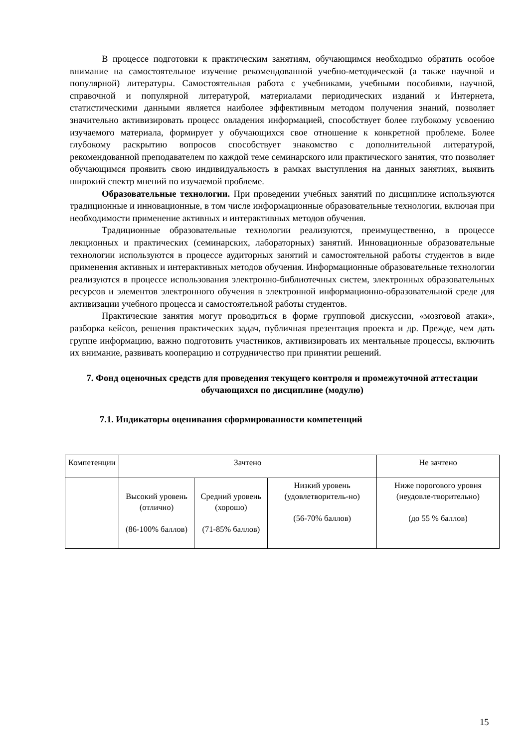В процессе подготовки к практическим занятиям, обучающимся необходимо обратить особое внимание на самостоятельное изучение рекомендованной учебно-методической (а также научной и популярной) литературы. Самостоятельная работа с учебниками, учебными пособиями, научной, справочной и популярной литературой, материалами периодических изданий и Интернета, статистическими данными является наиболее эффективным методом получения знаний, позволяет значительно активизировать процесс овладения информацией, способствует более глубокому усвоению изучаемого материала, формирует у обучающихся свое отношение к конкретной проблеме. Более глубокому раскрытию вопросов способствует знакомство с дополнительной литературой, рекомендованной преподавателем по каждой теме семинарского или практического занятия, что позволяет обучающимся проявить свою индивидуальность в рамках выступления на данных занятиях, выявить широкий спектр мнений по изучаемой проблеме.
Образовательные технологии. При проведении учебных занятий по дисциплине используются традиционные и инновационные, в том числе информационные образовательные технологии, включая при необходимости применение активных и интерактивных методов обучения.
Традиционные образовательные технологии реализуются, преимущественно, в процессе лекционных и практических (семинарских, лабораторных) занятий. Инновационные образовательные технологии используются в процессе аудиторных занятий и самостоятельной работы студентов в виде применения активных и интерактивных методов обучения. Информационные образовательные технологии реализуются в процессе использования электронно-библиотечных систем, электронных образовательных ресурсов и элементов электронного обучения в электронной информационно-образовательной среде для активизации учебного процесса и самостоятельной работы студентов.
Практические занятия могут проводиться в форме групповой дискуссии, «мозговой атаки», разборка кейсов, решения практических задач, публичная презентация проекта и др. Прежде, чем дать группе информацию, важно подготовить участников, активизировать их ментальные процессы, включить их внимание, развивать кооперацию и сотрудничество при принятии решений.
7. Фонд оценочных средств для проведения текущего контроля и промежуточной аттестации обучающихся по дисциплине (модулю)
7.1. Индикаторы оценивания сформированности компетенций
| Компетенции | Зачтено | | | Не зачтено |
| --- | --- | --- | --- | --- |
| | Высокий уровень (отлично) (86-100% баллов) | Средний уровень (хорошо) (71-85% баллов) | Низкий уровень (удовлетворитель-но) (56-70% баллов) | Ниже порогового уровня (неудовле-творительно) (до 55 % баллов) |
15